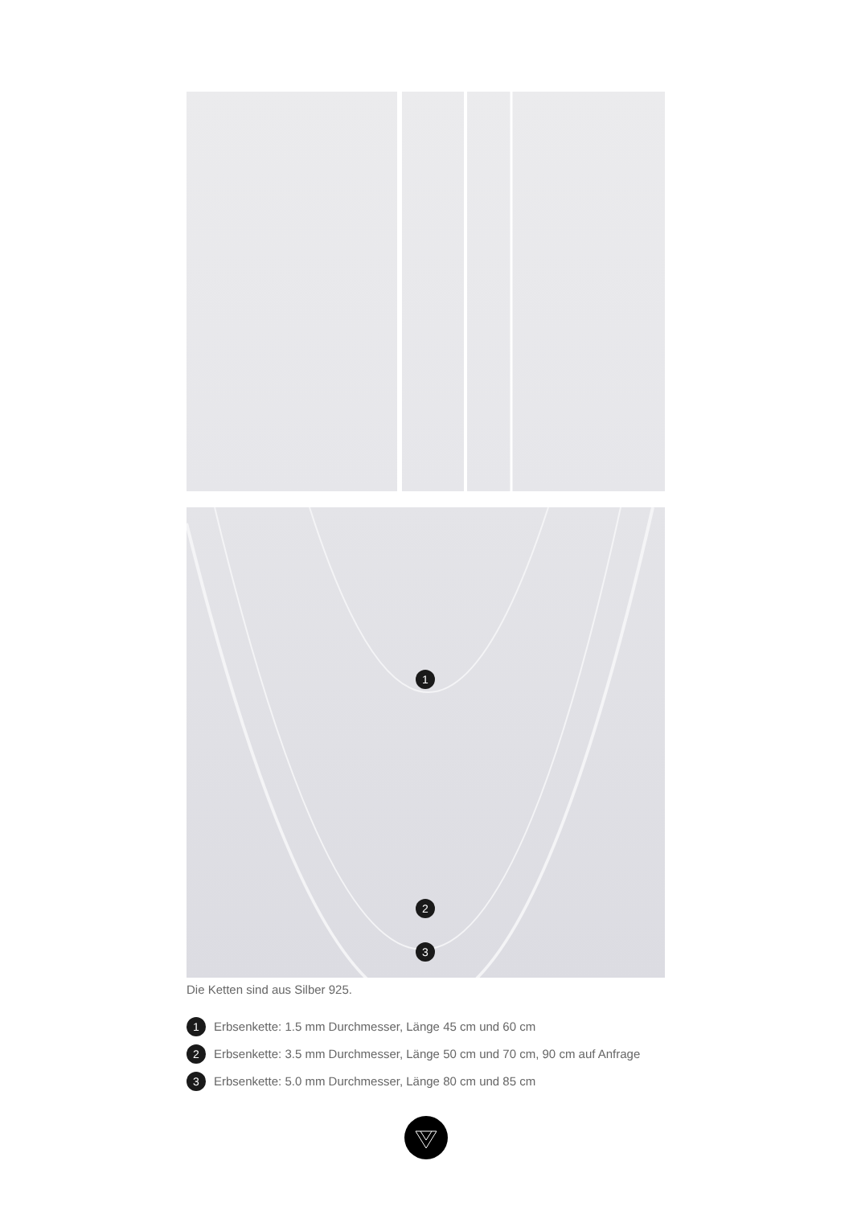1
2
3
Die Ketten sind aus Silber 925.
1 Erbsenkette: 1.5 mm Durchmesser, Länge 45 cm und 60 cm
2 Erbsenkette: 3.5 mm Durchmesser, Länge 50 cm und 70 cm, 90 cm auf Anfrage
3 Erbsenkette: 5.0 mm Durchmesser, Länge 80 cm und 85 cm